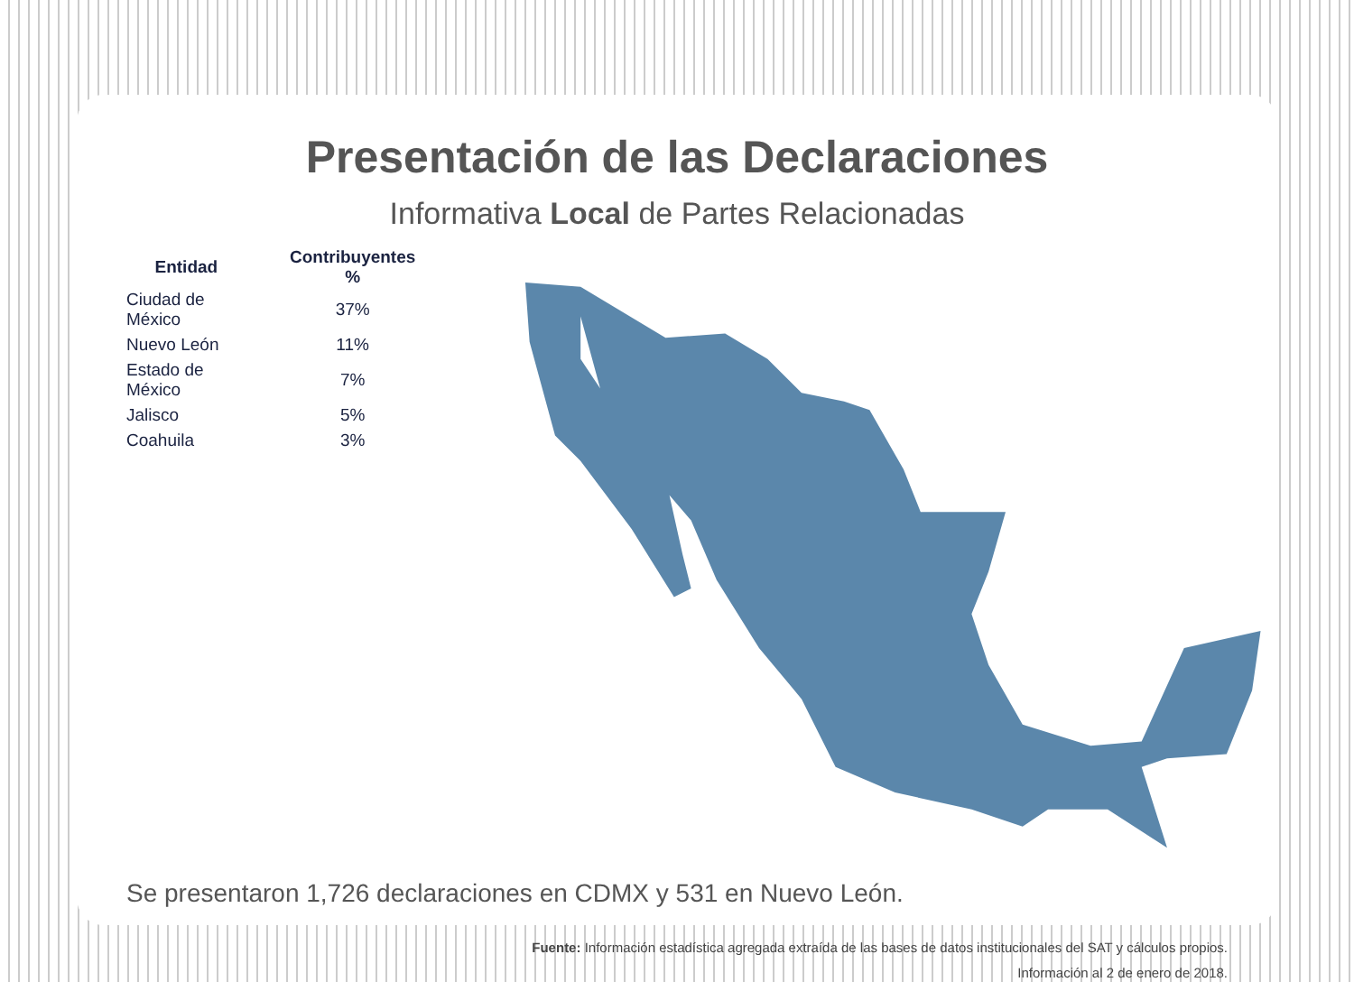Presentación de las Declaraciones
Informativa Local de Partes Relacionadas
| Entidad | Contribuyentes % |
| --- | --- |
| Ciudad de México | 37% |
| Nuevo León | 11% |
| Estado de México | 7% |
| Jalisco | 5% |
| Coahuila | 3% |
Se presentaron 1,726 declaraciones en CDMX y 531 en Nuevo León.
Fuente: Información estadística agregada extraída de las bases de datos institucionales del SAT y cálculos propios.
Información al 2 de enero de 2018.